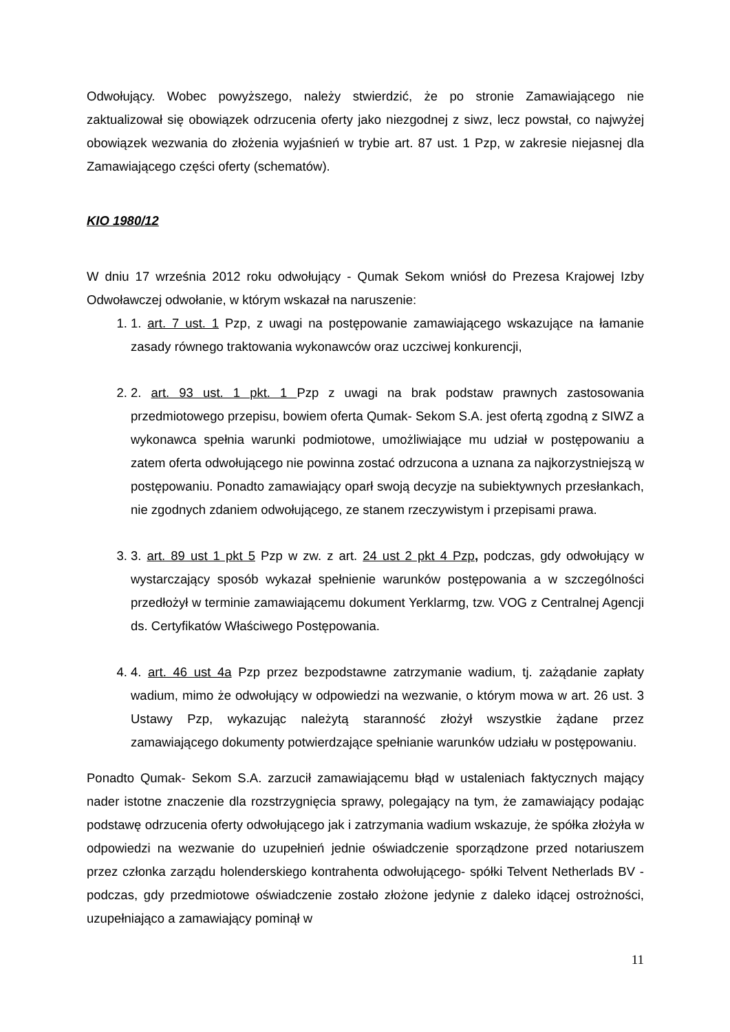Odwołujący. Wobec powyższego, należy stwierdzić, że po stronie Zamawiającego nie zaktualizował się obowiązek odrzucenia oferty jako niezgodnej z siwz, lecz powstał, co najwyżej obowiązek wezwania do złożenia wyjaśnień w trybie art. 87 ust. 1 Pzp, w zakresie niejasnej dla Zamawiającego części oferty (schematów).
KIO 1980/12
W dniu 17 września 2012 roku odwołujący - Qumak Sekom wniósł do Prezesa Krajowej Izby Odwoławczej odwołanie, w którym wskazał na naruszenie:
1. 1. art. 7 ust. 1 Pzp, z uwagi na postępowanie zamawiającego wskazujące na łamanie zasady równego traktowania wykonawców oraz uczciwej konkurencji,
2. 2. art. 93 ust. 1 pkt. 1 Pzp z uwagi na brak podstaw prawnych zastosowania przedmiotowego przepisu, bowiem oferta Qumak- Sekom S.A. jest ofertą zgodną z SIWZ a wykonawca spełnia warunki podmiotowe, umożliwiające mu udział w postępowaniu a zatem oferta odwołującego nie powinna zostać odrzucona a uznana za najkorzystniejszą w postępowaniu. Ponadto zamawiający oparł swoją decyzje na subiektywnych przesłankach, nie zgodnych zdaniem odwołującego, ze stanem rzeczywistym i przepisami prawa.
3. 3. art. 89 ust 1 pkt 5 Pzp w zw. z art. 24 ust 2 pkt 4 Pzp, podczas, gdy odwołujący w wystarczający sposób wykazał spełnienie warunków postępowania a w szczególności przedłożył w terminie zamawiającemu dokument Yerklarmg, tzw. VOG z Centralnej Agencji ds. Certyfikatów Właściwego Postępowania.
4. 4. art. 46 ust 4a Pzp przez bezpodstawne zatrzymanie wadium, tj. zażądanie zapłaty wadium, mimo że odwołujący w odpowiedzi na wezwanie, o którym mowa w art. 26 ust. 3 Ustawy Pzp, wykazując należytą staranność złożył wszystkie żądane przez zamawiającego dokumenty potwierdzające spełnianie warunków udziału w postępowaniu.
Ponadto Qumak- Sekom S.A. zarzucił zamawiającemu błąd w ustaleniach faktycznych mający nader istotne znaczenie dla rozstrzygnięcia sprawy, polegający na tym, że zamawiający podając podstawę odrzucenia oferty odwołującego jak i zatrzymania wadium wskazuje, że spółka złożyła w odpowiedzi na wezwanie do uzupełnień jednie oświadczenie sporządzone przed notariuszem przez członka zarządu holenderskiego kontrahenta odwołującego- spółki Telvent Netherlads BV - podczas, gdy przedmiotowe oświadczenie zostało złożone jedynie z daleko idącej ostrożności, uzupełniająco a zamawiający pominął w
11